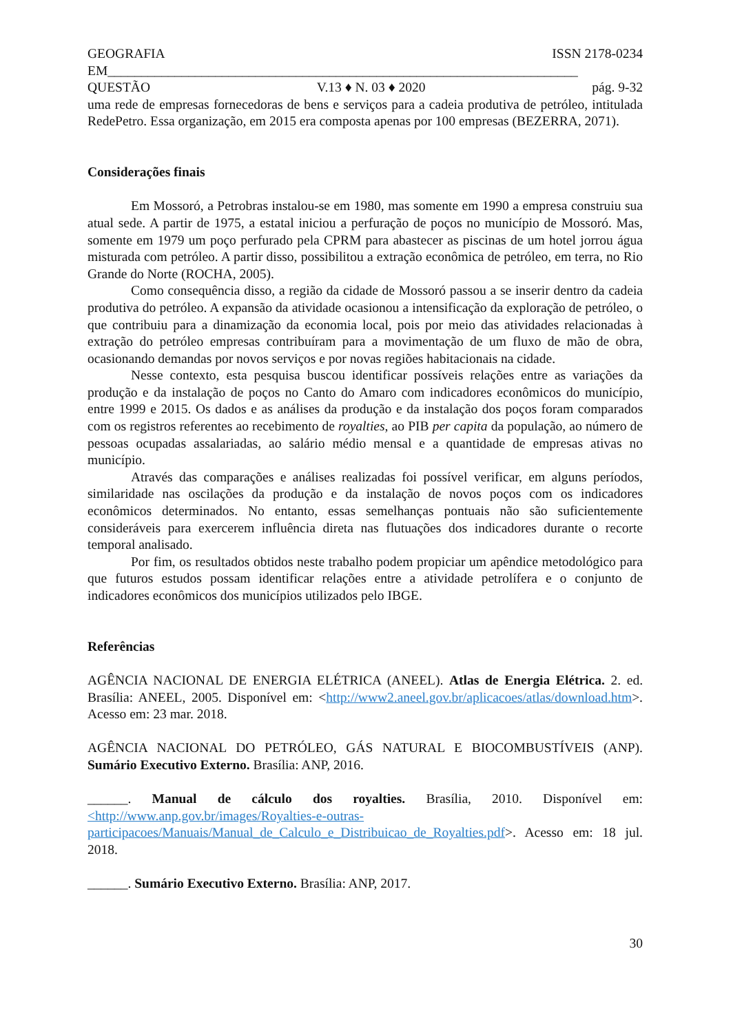GEOGRAFIA ISSN 2178-0234
EM______________________________________________________________________
QUESTÃO V.13 ♦ N. 03 ♦ 2020 pág. 9-32
uma rede de empresas fornecedoras de bens e serviços para a cadeia produtiva de petróleo, intitulada RedePetro. Essa organização, em 2015 era composta apenas por 100 empresas (BEZERRA, 2071).
Considerações finais
Em Mossoró, a Petrobras instalou-se em 1980, mas somente em 1990 a empresa construiu sua atual sede. A partir de 1975, a estatal iniciou a perfuração de poços no município de Mossoró. Mas, somente em 1979 um poço perfurado pela CPRM para abastecer as piscinas de um hotel jorrou água misturada com petróleo. A partir disso, possibilitou a extração econômica de petróleo, em terra, no Rio Grande do Norte (ROCHA, 2005).
Como consequência disso, a região da cidade de Mossoró passou a se inserir dentro da cadeia produtiva do petróleo. A expansão da atividade ocasionou a intensificação da exploração de petróleo, o que contribuiu para a dinamização da economia local, pois por meio das atividades relacionadas à extração do petróleo empresas contribuíram para a movimentação de um fluxo de mão de obra, ocasionando demandas por novos serviços e por novas regiões habitacionais na cidade.
Nesse contexto, esta pesquisa buscou identificar possíveis relações entre as variações da produção e da instalação de poços no Canto do Amaro com indicadores econômicos do município, entre 1999 e 2015. Os dados e as análises da produção e da instalação dos poços foram comparados com os registros referentes ao recebimento de royalties, ao PIB per capita da população, ao número de pessoas ocupadas assalariadas, ao salário médio mensal e a quantidade de empresas ativas no município.
Através das comparações e análises realizadas foi possível verificar, em alguns períodos, similaridade nas oscilações da produção e da instalação de novos poços com os indicadores econômicos determinados. No entanto, essas semelhanças pontuais não são suficientemente consideráveis para exercerem influência direta nas flutuações dos indicadores durante o recorte temporal analisado.
Por fim, os resultados obtidos neste trabalho podem propiciar um apêndice metodológico para que futuros estudos possam identificar relações entre a atividade petrolífera e o conjunto de indicadores econômicos dos municípios utilizados pelo IBGE.
Referências
AGÊNCIA NACIONAL DE ENERGIA ELÉTRICA (ANEEL). Atlas de Energia Elétrica. 2. ed. Brasília: ANEEL, 2005. Disponível em: <http://www2.aneel.gov.br/aplicacoes/atlas/download.htm>. Acesso em: 23 mar. 2018.
AGÊNCIA NACIONAL DO PETRÓLEO, GÁS NATURAL E BIOCOMBUSTÍVEIS (ANP). Sumário Executivo Externo. Brasília: ANP, 2016.
______. Manual de cálculo dos royalties. Brasília, 2010. Disponível em: <http://www.anp.gov.br/images/Royalties-e-outras-participacoes/Manuais/Manual_de_Calculo_e_Distribuicao_de_Royalties.pdf>. Acesso em: 18 jul. 2018.
______. Sumário Executivo Externo. Brasília: ANP, 2017.
30